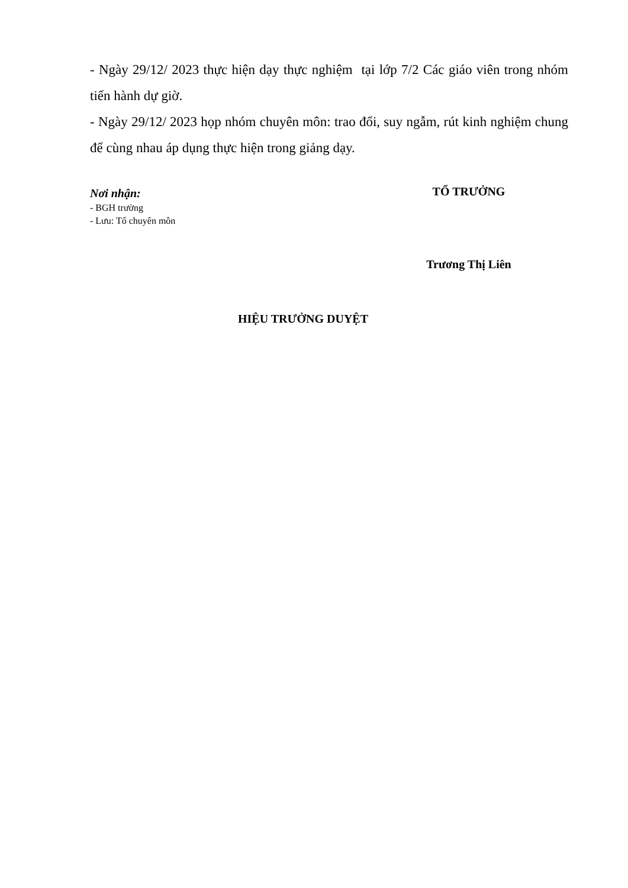- Ngày 29/12/ 2023 thực hiện dạy thực nghiệm tại lớp 7/2 Các giáo viên trong nhóm tiến hành dự giờ.
- Ngày 29/12/ 2023 họp nhóm chuyên môn: trao đổi, suy ngẫm, rút kinh nghiệm chung để cùng nhau áp dụng thực hiện trong giảng dạy.
Nơi nhận:
- BGH trường
- Lưu: Tổ chuyên môn
TỔ TRƯỞNG
Trương Thị Liên
HIỆU TRƯỞNG DUYỆT